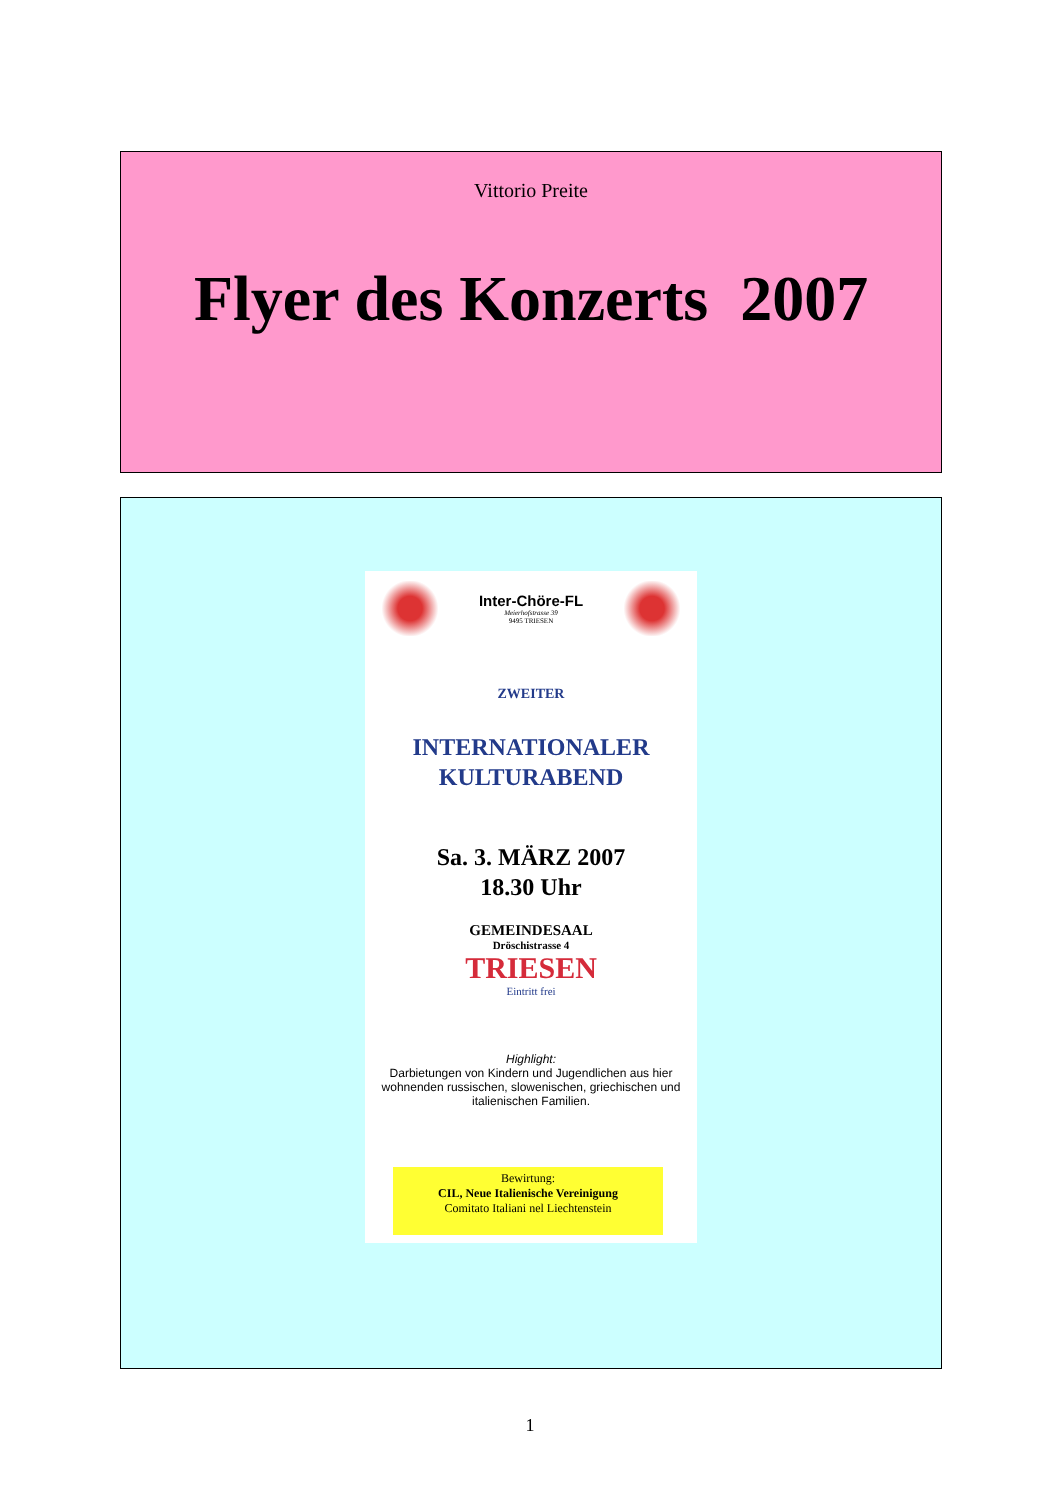Vittorio Preite
Flyer des Konzerts 2007
Inter-Chöre-FL
Meierhofstrasse 39
9495 TRIESEN
ZWEITER
INTERNATIONALER
KULTURABEND
Sa. 3. MÄRZ 2007
18.30 Uhr
GEMEINDESAAL
Dröschistrasse 4
TRIESEN
Eintritt frei
Highlight:
Darbietungen von Kindern und Jugendlichen aus hier wohnenden russischen, slowenischen, griechischen und italienischen Familien.
Bewirtung:
CIL, Neue Italienische Vereinigung
Comitato Italiani nel Liechtenstein
1